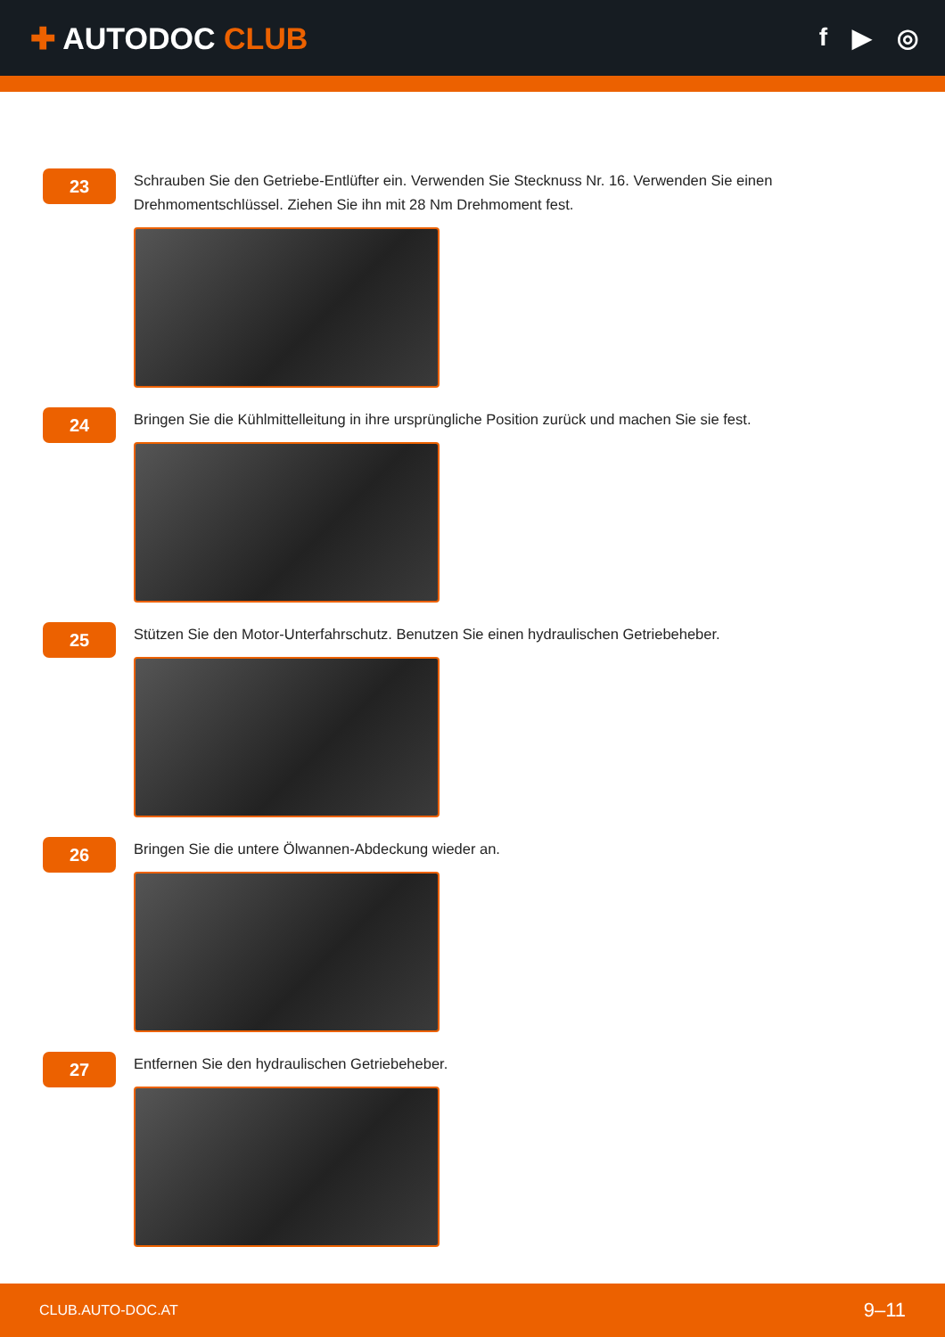✚ AUTODOC CLUB
f ▶ ◎
23
Schrauben Sie den Getriebe-Entlüfter ein. Verwenden Sie Stecknuss Nr. 16. Verwenden Sie einen Drehmomentschlüssel. Ziehen Sie ihn mit 28 Nm Drehmoment fest.
24
Bringen Sie die Kühlmittelleitung in ihre ursprüngliche Position zurück und machen Sie sie fest.
25
Stützen Sie den Motor-Unterfahrschutz. Benutzen Sie einen hydraulischen Getriebeheber.
26
Bringen Sie die untere Ölwannen-Abdeckung wieder an.
27
Entfernen Sie den hydraulischen Getriebeheber.
CLUB.AUTO-DOC.AT 9–11